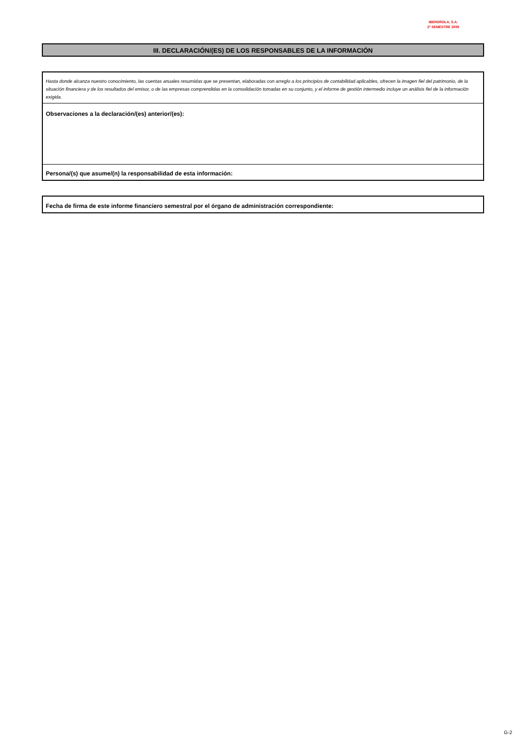IBERDROLA, S.A.
2º SEMESTRE 2009
III. DECLARACIÓN/(ES) DE LOS RESPONSABLES DE LA INFORMACIÓN
Hasta donde alcanza nuestro conocimiento, las cuentas anuales resumidas que se presentan, elaboradas con arreglo a los principios de contabilidad aplicables, ofrecen la imagen fiel del patrimonio, de la situación financiera y de los resultados del emisor, o de las empresas comprendidas en la consolidación tomadas en su conjunto, y el informe de gestión intermedio incluye un análisis fiel de la información exigida.
Observaciones a la declaración/(es) anterior/(es):
Persona/(s) que asume/(n) la responsabilidad de esta información:
Fecha de firma de este informe financiero semestral por el órgano de administración correspondiente:
G-2